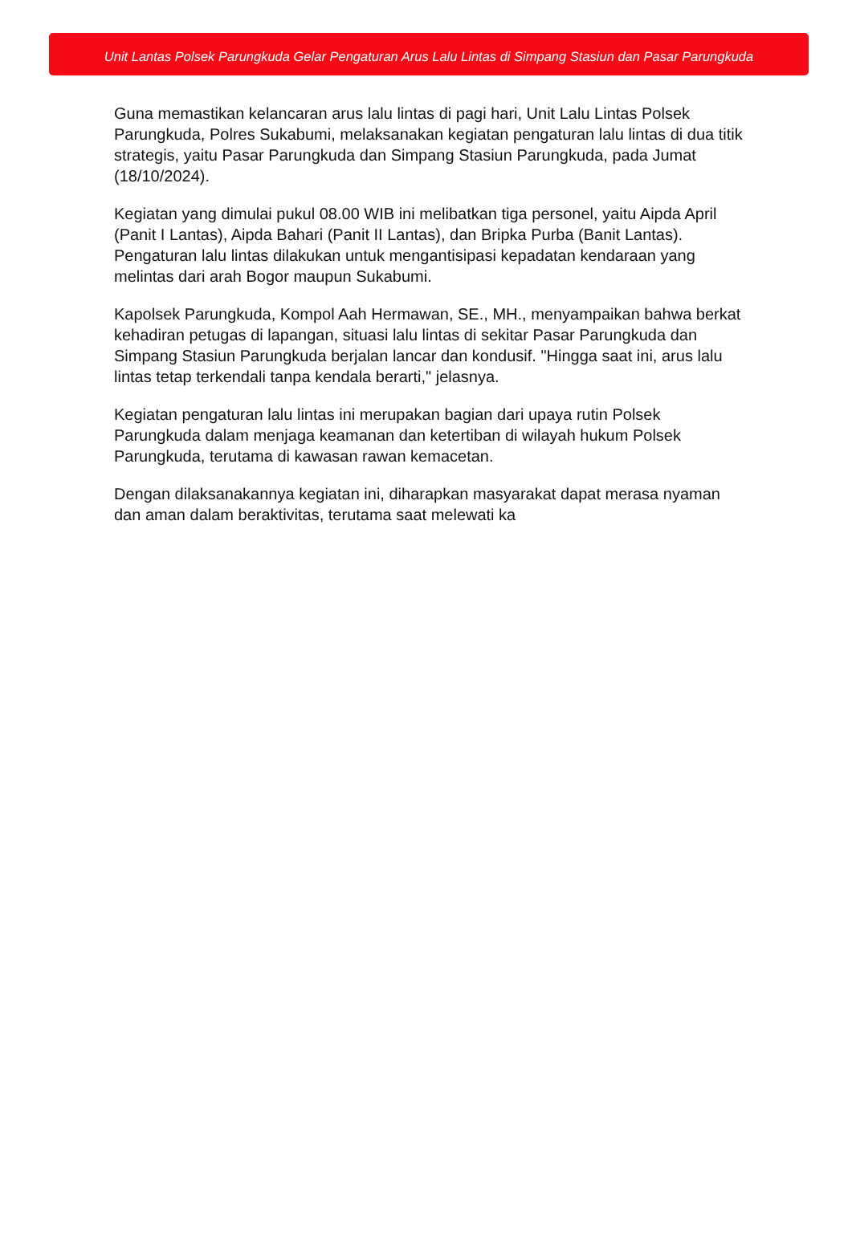Unit Lantas Polsek Parungkuda Gelar Pengaturan Arus Lalu Lintas di Simpang Stasiun dan Pasar Parungkuda
Guna memastikan kelancaran arus lalu lintas di pagi hari, Unit Lalu Lintas Polsek Parungkuda, Polres Sukabumi, melaksanakan kegiatan pengaturan lalu lintas di dua titik strategis, yaitu Pasar Parungkuda dan Simpang Stasiun Parungkuda, pada Jumat (18/10/2024).
Kegiatan yang dimulai pukul 08.00 WIB ini melibatkan tiga personel, yaitu Aipda April (Panit I Lantas), Aipda Bahari (Panit II Lantas), dan Bripka Purba (Banit Lantas). Pengaturan lalu lintas dilakukan untuk mengantisipasi kepadatan kendaraan yang melintas dari arah Bogor maupun Sukabumi.
Kapolsek Parungkuda, Kompol Aah Hermawan, SE., MH., menyampaikan bahwa berkat kehadiran petugas di lapangan, situasi lalu lintas di sekitar Pasar Parungkuda dan Simpang Stasiun Parungkuda berjalan lancar dan kondusif. "Hingga saat ini, arus lalu lintas tetap terkendali tanpa kendala berarti," jelasnya.
Kegiatan pengaturan lalu lintas ini merupakan bagian dari upaya rutin Polsek Parungkuda dalam menjaga keamanan dan ketertiban di wilayah hukum Polsek Parungkuda, terutama di kawasan rawan kemacetan.
Dengan dilaksanakannya kegiatan ini, diharapkan masyarakat dapat merasa nyaman dan aman dalam beraktivitas, terutama saat melewati ka